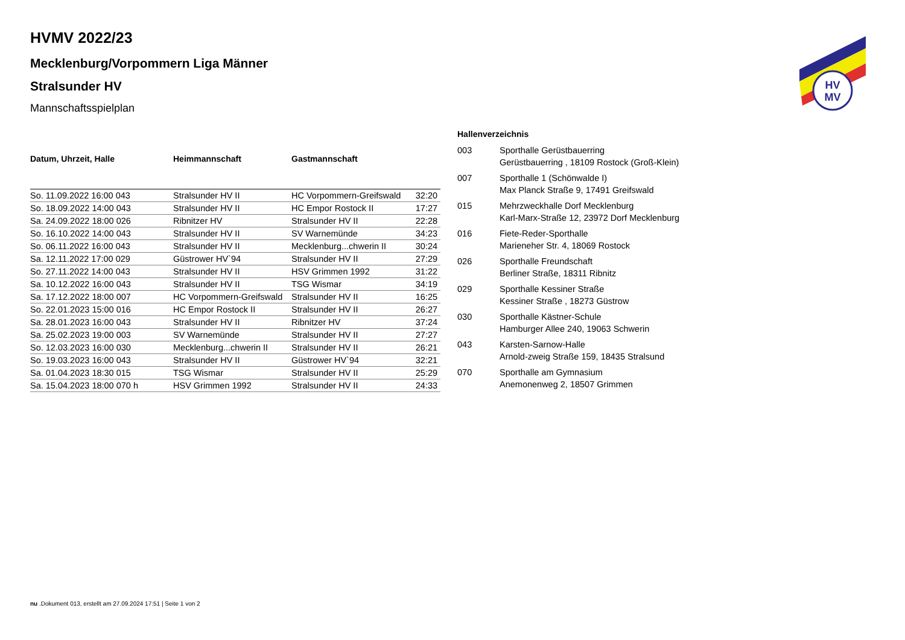HV
MV
HVMV 2022/23
Mecklenburg/Vorpommern Liga Männer
Stralsunder HV
Mannschaftsspielplan
| Datum, Uhrzeit, Halle | Heimmannschaft | Gastmannschaft | |
| --- | --- | --- | --- |
| So. 11.09.2022 16:00 043 | Stralsunder HV II | HC Vorpommern-Greifswald | 32:20 |
| So. 18.09.2022 14:00 043 | Stralsunder HV II | HC Empor Rostock II | 17:27 |
| Sa. 24.09.2022 18:00 026 | Ribnitzer HV | Stralsunder HV II | 22:28 |
| So. 16.10.2022 14:00 043 | Stralsunder HV II | SV Warnemünde | 34:23 |
| So. 06.11.2022 16:00 043 | Stralsunder HV II | Mecklenburg...chwerin II | 30:24 |
| Sa. 12.11.2022 17:00 029 | Güstrower HV`94 | Stralsunder HV II | 27:29 |
| So. 27.11.2022 14:00 043 | Stralsunder HV II | HSV Grimmen 1992 | 31:22 |
| Sa. 10.12.2022 16:00 043 | Stralsunder HV II | TSG Wismar | 34:19 |
| Sa. 17.12.2022 18:00 007 | HC Vorpommern-Greifswald | Stralsunder HV II | 16:25 |
| So. 22.01.2023 15:00 016 | HC Empor Rostock II | Stralsunder HV II | 26:27 |
| Sa. 28.01.2023 16:00 043 | Stralsunder HV II | Ribnitzer HV | 37:24 |
| Sa. 25.02.2023 19:00 003 | SV Warnemünde | Stralsunder HV II | 27:27 |
| So. 12.03.2023 16:00 030 | Mecklenburg...chwerin II | Stralsunder HV II | 26:21 |
| So. 19.03.2023 16:00 043 | Stralsunder HV II | Güstrower HV`94 | 32:21 |
| Sa. 01.04.2023 18:30 015 | TSG Wismar | Stralsunder HV II | 25:29 |
| Sa. 15.04.2023 18:00 070 h | HSV Grimmen 1992 | Stralsunder HV II | 24:33 |
| Hallenverzeichnis | |
| --- | --- |
| 003 | Sporthalle Gerüstbauerring Gerüstbauerring , 18109 Rostock (Groß-Klein) |
| 007 | Sporthalle 1 (Schönwalde I) Max Planck Straße 9, 17491 Greifswald |
| 015 | Mehrzweckhalle Dorf Mecklenburg Karl-Marx-Straße 12, 23972 Dorf Mecklenburg |
| 016 | Fiete-Reder-Sporthalle Marieneher Str. 4, 18069 Rostock |
| 026 | Sporthalle Freundschaft Berliner Straße, 18311 Ribnitz |
| 029 | Sporthalle Kessiner Straße Kessiner Straße , 18273 Güstrow |
| 030 | Sporthalle Kästner-Schule Hamburger Allee 240, 19063 Schwerin |
| 043 | Karsten-Sarnow-Halle Arnold-zweig Straße 159, 18435 Stralsund |
| 070 | Sporthalle am Gymnasium Anemonenweg 2, 18507 Grimmen |
nu .Dokument 013, erstellt am 27.09.2024 17:51 | Seite 1 von 2